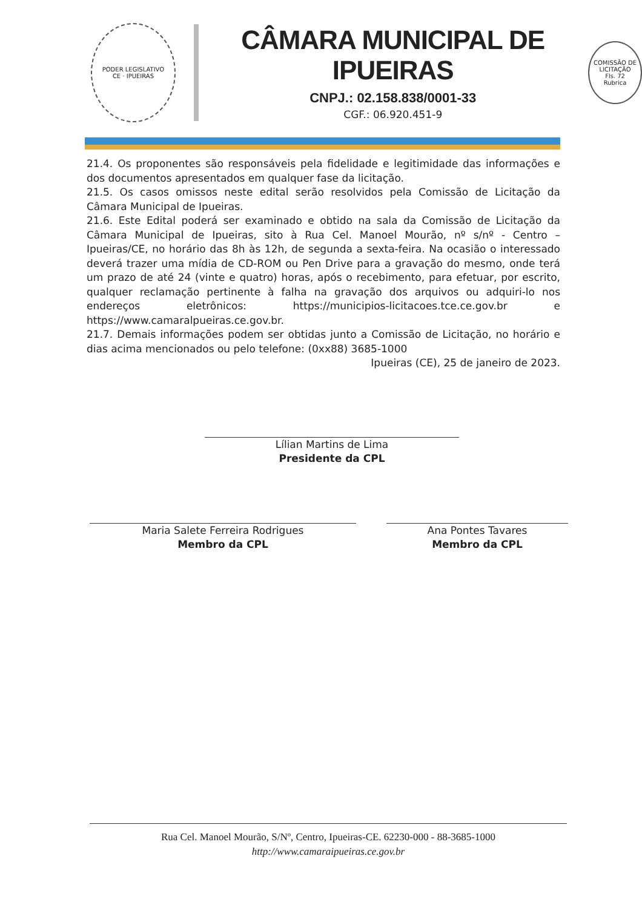PODER LEGISLATIVO
CE · IPUEIRAS
CÂMARA MUNICIPAL DE IPUEIRAS
CNPJ.: 02.158.838/0001-33
CGF.: 06.920.451-9
COMISSÃO DE LICITAÇÃO
Fls. 72
Rubrica
21.4. Os proponentes são responsáveis pela fidelidade e legitimidade das informações e dos documentos apresentados em qualquer fase da licitação.
21.5. Os casos omissos neste edital serão resolvidos pela Comissão de Licitação da Câmara Municipal de Ipueiras.
21.6. Este Edital poderá ser examinado e obtido na sala da Comissão de Licitação da Câmara Municipal de Ipueiras, sito à Rua Cel. Manoel Mourão, nº s/nº - Centro – Ipueiras/CE, no horário das 8h às 12h, de segunda a sexta-feira. Na ocasião o interessado deverá trazer uma mídia de CD-ROM ou Pen Drive para a gravação do mesmo, onde terá um prazo de até 24 (vinte e quatro) horas, após o recebimento, para efetuar, por escrito, qualquer reclamação pertinente à falha na gravação dos arquivos ou adquiri-lo nos endereços eletrônicos: https://municipios-licitacoes.tce.ce.gov.br e https://www.camaralpueiras.ce.gov.br.
21.7. Demais informações podem ser obtidas junto a Comissão de Licitação, no horário e dias acima mencionados ou pelo telefone: (0xx88) 3685-1000
Ipueiras (CE), 25 de janeiro de 2023.
Lílian Martins de Lima
Presidente da CPL
Maria Salete Ferreira Rodrigues
Membro da CPL
Ana Pontes Tavares
Membro da CPL
Rua Cel. Manoel Mourão, S/Nº, Centro, Ipueiras-CE. 62230-000 - 88-3685-1000
http://www.camaraipueiras.ce.gov.br